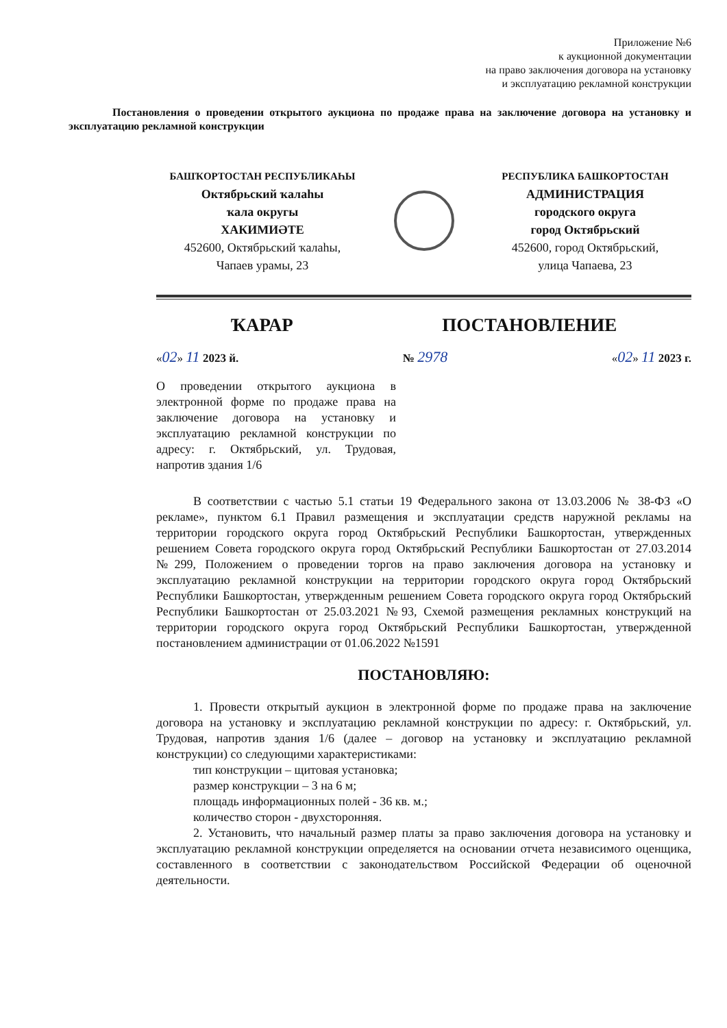Приложение №6
к аукционной документации
на право заключения договора на установку
и эксплуатацию рекламной конструкции
Постановления о проведении открытого аукциона по продаже права на заключение договора на установку и эксплуатацию рекламной конструкции
БАШҠОРТОСТАН РЕСПУБЛИКАҺЫ
Октябрьский ҡалаһы
ҡала округы
ХАКИМИӘТЕ
452600, Октябрьский ҡалаһы,
Чапаев урамы, 23
РЕСПУБЛИКА БАШКОРТОСТАН
АДМИНИСТРАЦИЯ
городского округа
город Октябрьский
452600, город Октябрьский,
улица Чапаева, 23
ҠАРАР ПОСТАНОВЛЕНИЕ
«02» 11 2023 й. № 2978 «02» 11 2023 г.
О проведении открытого аукциона в электронной форме по продаже права на заключение договора на установку и эксплуатацию рекламной конструкции по адресу: г. Октябрьский, ул. Трудовая, напротив здания 1/6
В соответствии с частью 5.1 статьи 19 Федерального закона от 13.03.2006 № 38-ФЗ «О рекламе», пунктом 6.1 Правил размещения и эксплуатации средств наружной рекламы на территории городского округа город Октябрьский Республики Башкортостан, утвержденных решением Совета городского округа город Октябрьский Республики Башкортостан от 27.03.2014 №299, Положением о проведении торгов на право заключения договора на установку и эксплуатацию рекламной конструкции на территории городского округа город Октябрьский Республики Башкортостан, утвержденным решением Совета городского округа город Октябрьский Республики Башкортостан от 25.03.2021 №93, Схемой размещения рекламных конструкций на территории городского округа город Октябрьский Республики Башкортостан, утвержденной постановлением администрации от 01.06.2022 №1591
ПОСТАНОВЛЯЮ:
1. Провести открытый аукцион в электронной форме по продаже права на заключение договора на установку и эксплуатацию рекламной конструкции по адресу: г. Октябрьский, ул. Трудовая, напротив здания 1/6 (далее – договор на установку и эксплуатацию рекламной конструкции) со следующими характеристиками:
тип конструкции – щитовая установка;
размер конструкции – 3 на 6 м;
площадь информационных полей - 36 кв. м.;
количество сторон - двухсторонняя.
2. Установить, что начальный размер платы за право заключения договора на установку и эксплуатацию рекламной конструкции определяется на основании отчета независимого оценщика, составленного в соответствии с законодательством Российской Федерации об оценочной деятельности.